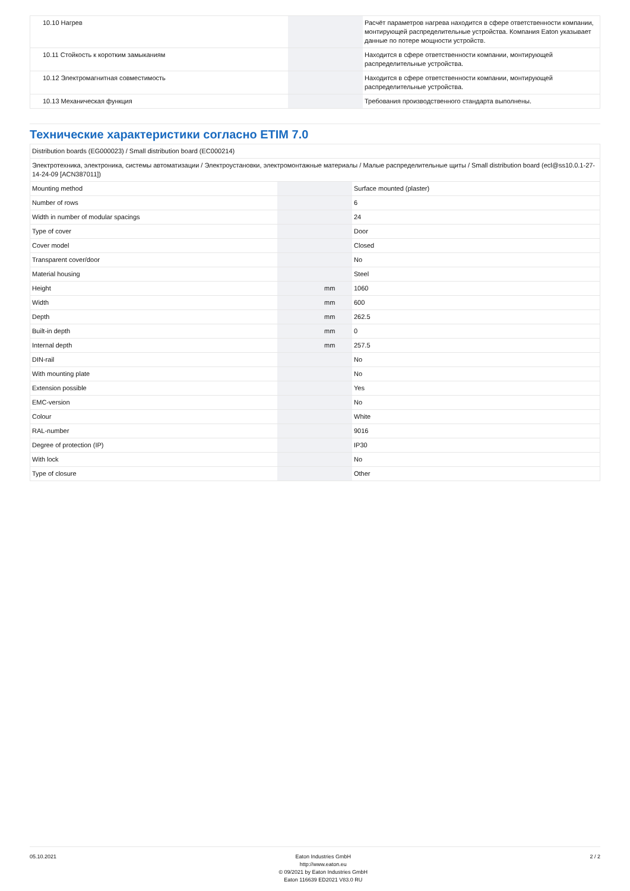| 10.10 Нагрев | | | Расчёт параметров нагрева находится в сфере ответственности компании, монтирующей распределительные устройства. Компания Eaton указывает данные по потере мощности устройств. |
| 10.11 Стойкость к коротким замыканиям | | | Находится в сфере ответственности компании, монтирующей распределительные устройства. |
| 10.12 Электромагнитная совместимость | | | Находится в сфере ответственности компании, монтирующей распределительные устройства. |
| 10.13 Механическая функция | | | Требования производственного стандарта выполнены. |
Технические характеристики согласно ETIM 7.0
| Distribution boards (EG000023) / Small distribution board (EC000214) | | | |
| Электротехника, электроника, системы автоматизации / Электроустановки, электромонтажные материалы / Малые распределительные щиты / Small distribution board (ecl@ss10.0.1-27-14-24-09 [ACN387011]) | | | |
| Mounting method | | | Surface mounted (plaster) |
| Number of rows | | | 6 |
| Width in number of modular spacings | | | 24 |
| Type of cover | | | Door |
| Cover model | | | Closed |
| Transparent cover/door | | | No |
| Material housing | | | Steel |
| Height | | mm | 1060 |
| Width | | mm | 600 |
| Depth | | mm | 262.5 |
| Built-in depth | | mm | 0 |
| Internal depth | | mm | 257.5 |
| DIN-rail | | | No |
| With mounting plate | | | No |
| Extension possible | | | Yes |
| EMC-version | | | No |
| Colour | | | White |
| RAL-number | | | 9016 |
| Degree of protection (IP) | | | IP30 |
| With lock | | | No |
| Type of closure | | | Other |
05.10.2021 Eaton Industries GmbH
http://www.eaton.eu
© 09/2021 by Eaton Industries GmbH
Eaton 116639 ED2021 V83.0 RU
2 / 2